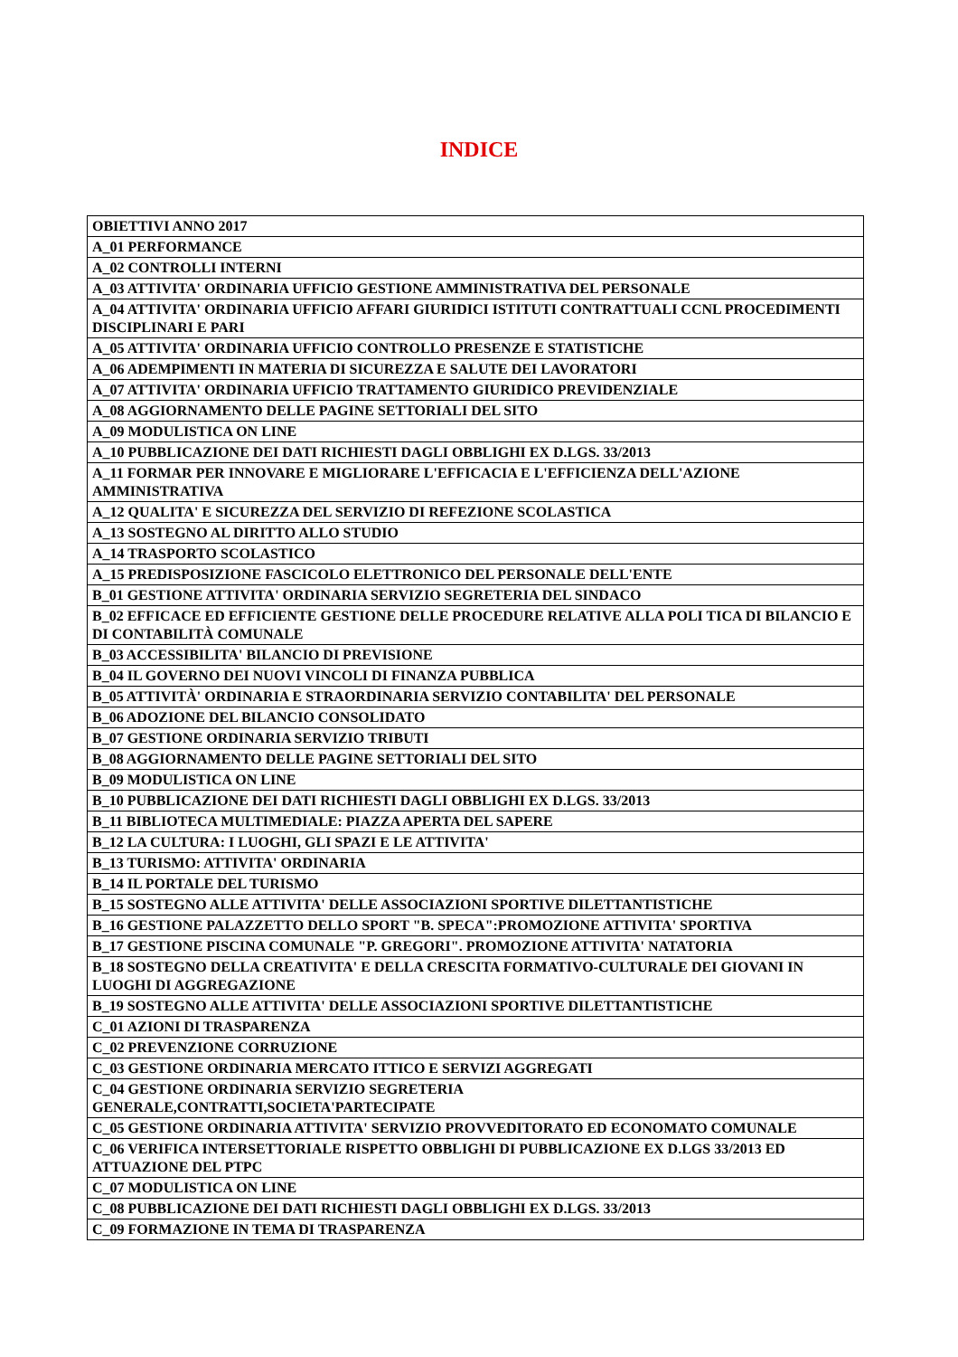INDICE
| OBIETTIVI ANNO 2017 |
| A_01 PERFORMANCE |
| A_02 CONTROLLI INTERNI |
| A_03 ATTIVITA' ORDINARIA UFFICIO GESTIONE AMMINISTRATIVA DEL PERSONALE |
| A_04 ATTIVITA' ORDINARIA UFFICIO AFFARI GIURIDICI ISTITUTI CONTRATTUALI CCNL PROCEDIMENTI DISCIPLINARI E PARI |
| A_05 ATTIVITA' ORDINARIA UFFICIO CONTROLLO PRESENZE E STATISTICHE |
| A_06 ADEMPIMENTI IN MATERIA DI SICUREZZA E SALUTE DEI LAVORATORI |
| A_07 ATTIVITA' ORDINARIA UFFICIO TRATTAMENTO GIURIDICO PREVIDENZIALE |
| A_08 AGGIORNAMENTO DELLE PAGINE SETTORIALI DEL SITO |
| A_09 MODULISTICA ON LINE |
| A_10 PUBBLICAZIONE DEI DATI RICHIESTI DAGLI OBBLIGHI EX D.LGS. 33/2013 |
| A_11 FORMAR PER INNOVARE E MIGLIORARE L'EFFICACIA E L'EFFICIENZA DELL'AZIONE AMMINISTRATIVA |
| A_12 QUALITA' E SICUREZZA DEL SERVIZIO DI REFEZIONE SCOLASTICA |
| A_13 SOSTEGNO AL DIRITTO ALLO STUDIO |
| A_14 TRASPORTO SCOLASTICO |
| A_15 PREDISPOSIZIONE FASCICOLO ELETTRONICO DEL PERSONALE DELL'ENTE |
| B_01 GESTIONE ATTIVITA' ORDINARIA SERVIZIO SEGRETERIA DEL SINDACO |
| B_02 EFFICACE ED EFFICIENTE GESTIONE DELLE PROCEDURE RELATIVE ALLA POLI TICA DI BILANCIO E DI CONTABILITÀ COMUNALE |
| B_03 ACCESSIBILITA' BILANCIO DI PREVISIONE |
| B_04 IL GOVERNO DEI NUOVI VINCOLI DI FINANZA PUBBLICA |
| B_05 ATTIVITÀ' ORDINARIA E STRAORDINARIA SERVIZIO CONTABILITA' DEL PERSONALE |
| B_06 ADOZIONE DEL BILANCIO CONSOLIDATO |
| B_07 GESTIONE ORDINARIA SERVIZIO TRIBUTI |
| B_08 AGGIORNAMENTO DELLE PAGINE SETTORIALI DEL SITO |
| B_09 MODULISTICA ON LINE |
| B_10 PUBBLICAZIONE DEI DATI RICHIESTI DAGLI OBBLIGHI EX D.LGS. 33/2013 |
| B_11 BIBLIOTECA MULTIMEDIALE: PIAZZA APERTA DEL SAPERE |
| B_12 LA CULTURA: I LUOGHI, GLI SPAZI E LE ATTIVITA' |
| B_13 TURISMO: ATTIVITA' ORDINARIA |
| B_14 IL PORTALE DEL TURISMO |
| B_15 SOSTEGNO ALLE ATTIVITA' DELLE ASSOCIAZIONI SPORTIVE DILETTANTISTICHE |
| B_16 GESTIONE PALAZZETTO DELLO SPORT "B. SPECA":PROMOZIONE ATTIVITA' SPORTIVA |
| B_17 GESTIONE PISCINA COMUNALE "P. GREGORI". PROMOZIONE ATTIVITA' NATATORIA |
| B_18 SOSTEGNO DELLA CREATIVITA' E DELLA CRESCITA FORMATIVO-CULTURALE DEI GIOVANI IN LUOGHI DI AGGREGAZIONE |
| B_19 SOSTEGNO ALLE ATTIVITA' DELLE ASSOCIAZIONI SPORTIVE DILETTANTISTICHE |
| C_01 AZIONI DI TRASPARENZA |
| C_02 PREVENZIONE CORRUZIONE |
| C_03 GESTIONE ORDINARIA MERCATO ITTICO E SERVIZI AGGREGATI |
| C_04 GESTIONE ORDINARIA SERVIZIO SEGRETERIA GENERALE,CONTRATTI,SOCIETA'PARTECIPATE |
| C_05 GESTIONE ORDINARIA ATTIVITA' SERVIZIO PROVVEDITORATO ED ECONOMATO COMUNALE |
| C_06 VERIFICA INTERSETTORIALE RISPETTO OBBLIGHI DI PUBBLICAZIONE EX D.LGS 33/2013 ED ATTUAZIONE DEL PTPC |
| C_07 MODULISTICA ON LINE |
| C_08 PUBBLICAZIONE DEI DATI RICHIESTI DAGLI OBBLIGHI EX D.LGS. 33/2013 |
| C_09 FORMAZIONE IN TEMA DI TRASPARENZA |